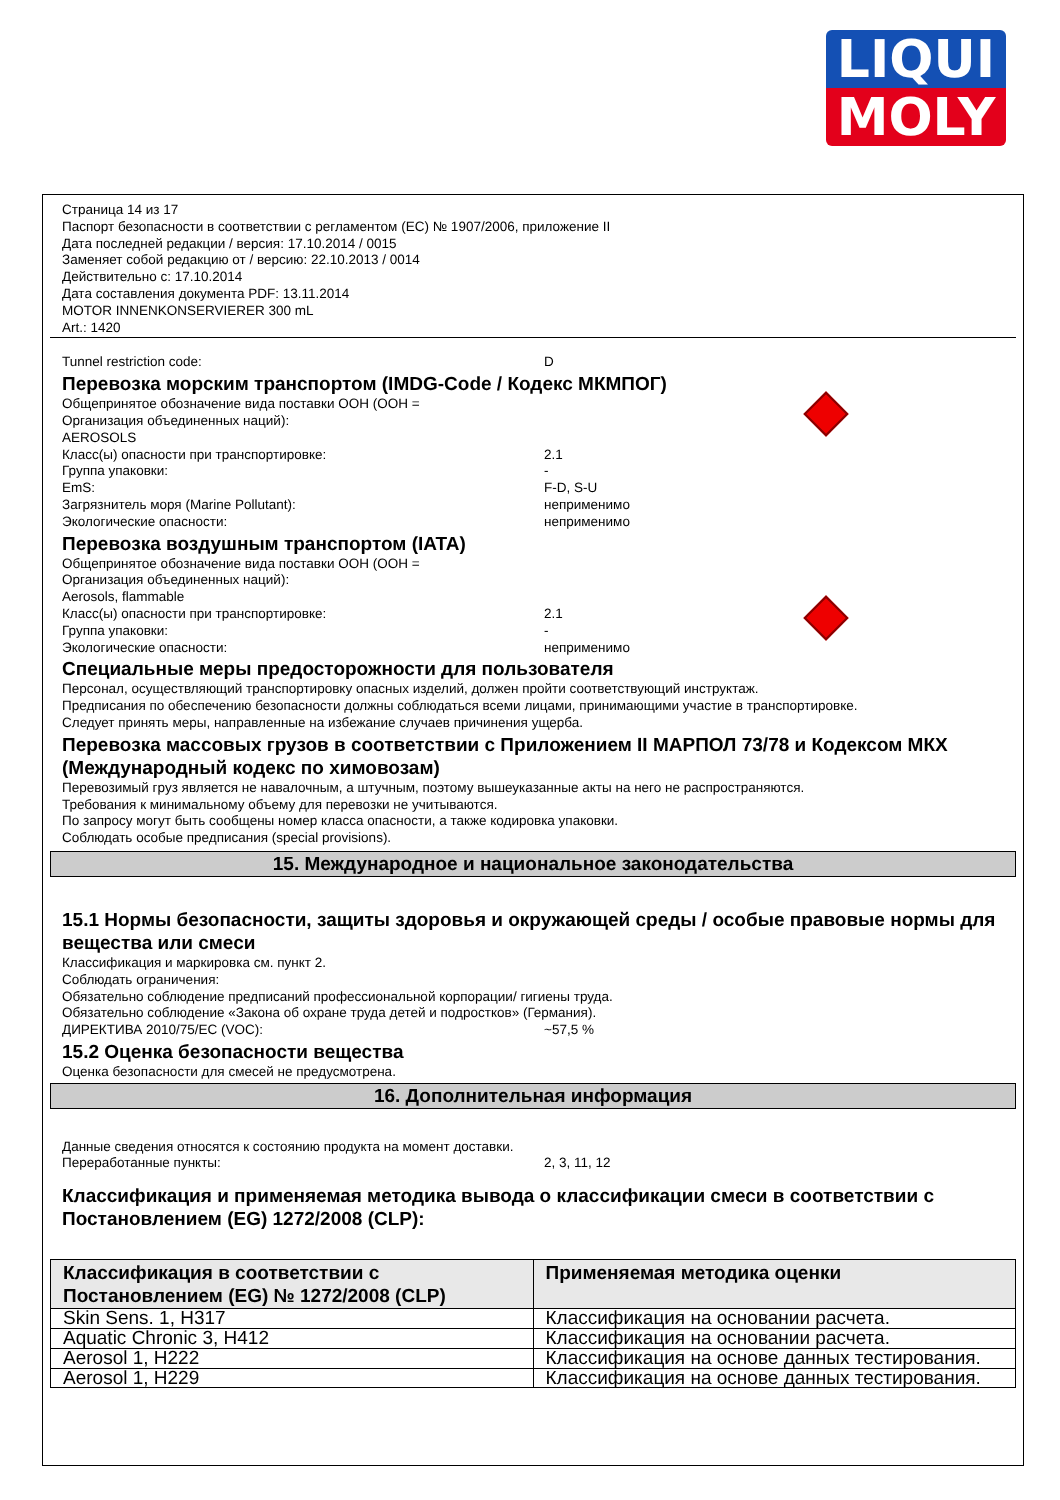LIQUI
MOLY
Страница 14 из 17
Паспорт безопасности в соответствии с регламентом (ЕС) № 1907/2006, приложение II
Дата последней редакции / версия: 17.10.2014 / 0015
Заменяет собой редакцию от / версию: 22.10.2013 / 0014
Действительно с: 17.10.2014
Дата составления документа PDF: 13.11.2014
MOTOR INNENKONSERVIERER 300 mL
Art.: 1420
Tunnel restriction code: D
Перевозка морским транспортом (IMDG-Code / Кодекс МКМПОГ)
Общепринятое обозначение вида поставки ООН (ООН =
Организация объединенных наций):
AEROSOLS
Класс(ы) опасности при транспортировке: 2.1
Группа упаковки: -
EmS: F-D, S-U
Загрязнитель моря (Marine Pollutant): неприменимо
Экологические опасности: неприменимо
Перевозка воздушным транспортом (IATA)
Общепринятое обозначение вида поставки ООН (ООН =
Организация объединенных наций):
Aerosols, flammable
Класс(ы) опасности при транспортировке: 2.1
Группа упаковки: -
Экологические опасности: неприменимо
Специальные меры предосторожности для пользователя
Персонал, осуществляющий транспортировку опасных изделий, должен пройти соответствующий инструктаж.
Предписания по обеспечению безопасности должны соблюдаться всеми лицами, принимающими участие в транспортировке.
Следует принять меры, направленные на избежание случаев причинения ущерба.
Перевозка массовых грузов в соответствии с Приложением II МАРПОЛ 73/78 и Кодексом МКХ (Международный кодекс по химовозам)
Перевозимый груз является не навалочным, а штучным, поэтому вышеуказанные акты на него не распространяются.
Требования к минимальному объему для перевозки не учитываются.
По запросу могут быть сообщены номер класса опасности, а также кодировка упаковки.
Соблюдать особые предписания (special provisions).
15. Международное и национальное законодательства
15.1 Нормы безопасности, защиты здоровья и окружающей среды / особые правовые нормы для вещества или смеси
Классификация и маркировка см. пункт 2.
Соблюдать ограничения:
Обязательно соблюдение предписаний профессиональной корпорации/ гигиены труда.
Обязательно соблюдение «Закона об охране труда детей и подростков» (Германия).
ДИРЕКТИВА 2010/75/EC (VOC): ~57,5 %
15.2 Оценка безопасности вещества
Оценка безопасности для смесей не предусмотрена.
16. Дополнительная информация
Данные сведения относятся к состоянию продукта на момент доставки.
Переработанные пункты: 2, 3, 11, 12
Классификация и применяемая методика вывода о классификации смеси в соответствии с Постановлением (EG) 1272/2008 (CLP):
| Классификация в соответствии с Постановлением (EG) № 1272/2008 (CLP) | Применяемая методика оценки |
| --- | --- |
| Skin Sens. 1, H317 | Классификация на основании расчета. |
| Aquatic Chronic 3, H412 | Классификация на основании расчета. |
| Aerosol 1, H222 | Классификация на основе данных тестирования. |
| Aerosol 1, H229 | Классификация на основе данных тестирования. |